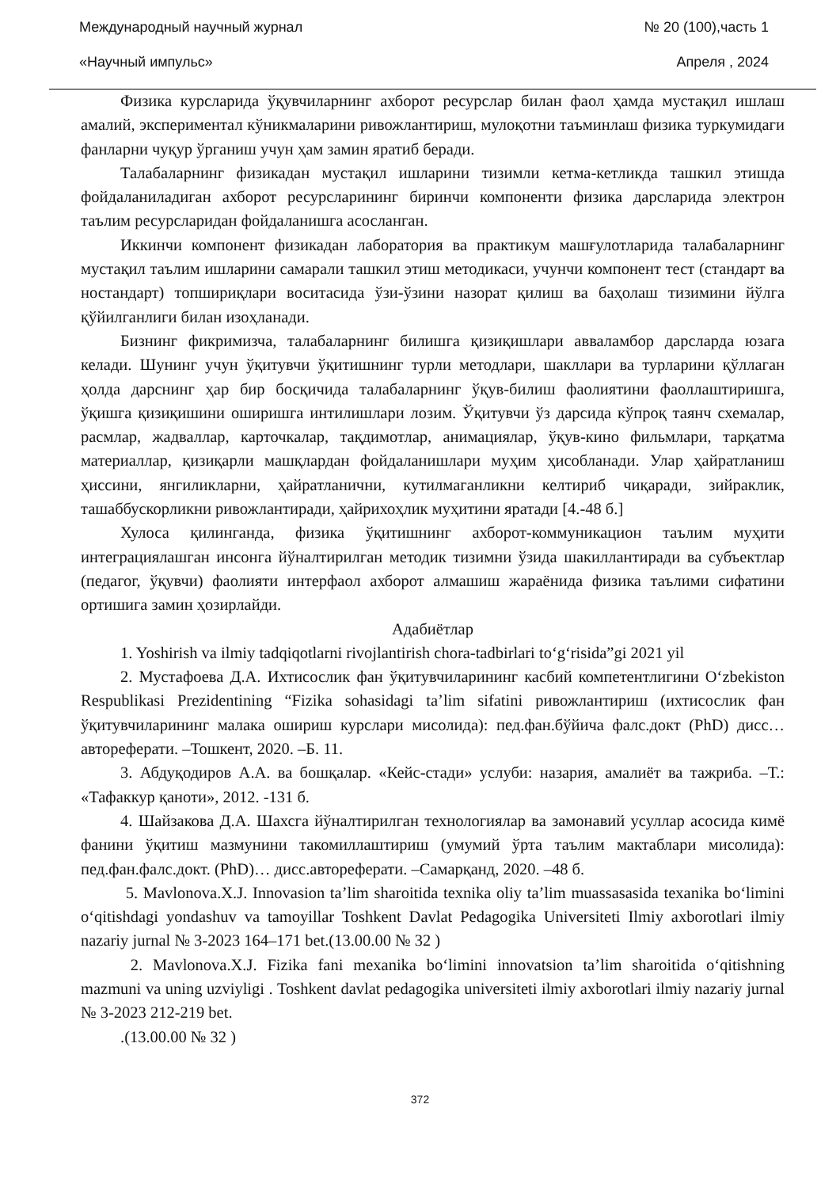Международный научный журнал № 20 (100),часть 1
«Научный импульс» Апреля , 2024
Физика курсларида ўқувчиларнинг ахборот ресурслар билан фаол ҳамда мустақил ишлаш амалий, экспериментал кўникмаларини ривожлантириш, мулоқотни таъминлаш физика туркумидаги фанларни чуқур ўрганиш учун ҳам замин яратиб беради.
Талабаларнинг физикадан мустақил ишларини тизимли кетма-кетликда ташкил этишда фойдаланиладиган ахборот ресурсларининг биринчи компоненти физика дарсларида электрон таълим ресурсларидан фойдаланишга асосланган.
Иккинчи компонент физикадан лаборатория ва практикум машғулотларида талабаларнинг мустақил таълим ишларини самарали ташкил этиш методикаси, учунчи компонент тест (стандарт ва ностандарт) топшириқлари воситасида ўзи-ўзини назорат қилиш ва баҳолаш тизимини йўлга қўйилганлиги билан изоҳланади.
Бизнинг фикримизча, талабаларнинг билишга қизиқишлари авваламбор дарсларда юзага келади. Шунинг учун ўқитувчи ўқитишнинг турли методлари, шакллари ва турларини қўллаган ҳолда дарснинг ҳар бир босқичида талабаларнинг ўқув-билиш фаолиятини фаоллаштиришга, ўқишга қизиқишини оширишга интилишлари лозим. Ўқитувчи ўз дарсида кўпроқ таянч схемалар, расмлар, жадваллар, карточкалар, тақдимотлар, анимациялар, ўқув-кино фильмлари, тарқатма материаллар, қизиқарли машқлардан фойдаланишлари муҳим ҳисобланади. Улар ҳайратланиш ҳиссини, янгиликларни, ҳайратланични, кутилмаганликни келтириб чиқаради, зийраклик, ташаббускорликни ривожлантиради, ҳайрихоҳлик муҳитини яратади [4.-48 б.]
Хулоса қилинганда, физика ўқитишнинг ахборот-коммуникацион таълим муҳити интеграциялашган инсонга йўналтирилган методик тизимни ўзида шакиллантиради ва субъектлар (педагог, ўқувчи) фаолияти интерфаол ахборот алмашиш жараёнида физика таълими сифатини ортишига замин ҳозирлайди.
Адабиётлар
1. Yoshirish va ilmiy tadqiqotlarni rivojlantirish chora-tadbirlari to‘g‘risida”gi 2021 yil
2. Мустафоева Д.А. Ихтисослик фан ўқитувчиларининг касбий компетентлигини O‘zbekiston Respublikasi Prezidentining “Fizika sohasidagi ta’lim sifatini ривожлантириш (ихтисослик фан ўқитувчиларининг малака ошириш курслари мисолида): пед.фан.бўйича фалс.докт (PhD) дисс…автореферати. –Тошкент, 2020. –Б. 11.
3. Абдуқодиров А.А. ва бошқалар. «Кейс-стади» услуби: назария, амалиёт ва тажриба. –Т.: «Тафаккур қаноти», 2012. -131 б.
4. Шайзакова Д.А. Шахсга йўналтирилган технологиялар ва замонавий усуллар асосида кимё фанини ўқитиш мазмунини такомиллаштириш (умумий ўрта таълим мактаблари мисолида): пед.фан.фалс.докт. (PhD)… дисс.автореферати. –Самарқанд, 2020. –48 б.
5. Mavlonova.X.J. Innovasion ta’lim sharoitida texnika oliy ta’lim muassasasida texanika bo‘limini o‘qitishdagi yondashuv va tamoyillar Toshkent Davlat Pedagogika Universiteti Ilmiy axborotlari ilmiy nazariy jurnal № 3-2023 164–171 bet.(13.00.00 № 32 )
2. Mavlonova.X.J. Fizika fani mexanika bo‘limini innovatsion ta’lim sharoitida o‘qitishning mazmuni va uning uzviyligi . Toshkent davlat pedagogika universiteti ilmiy axborotlari ilmiy nazariy jurnal № 3-2023 212-219 bet.
.(13.00.00 № 32 )
372